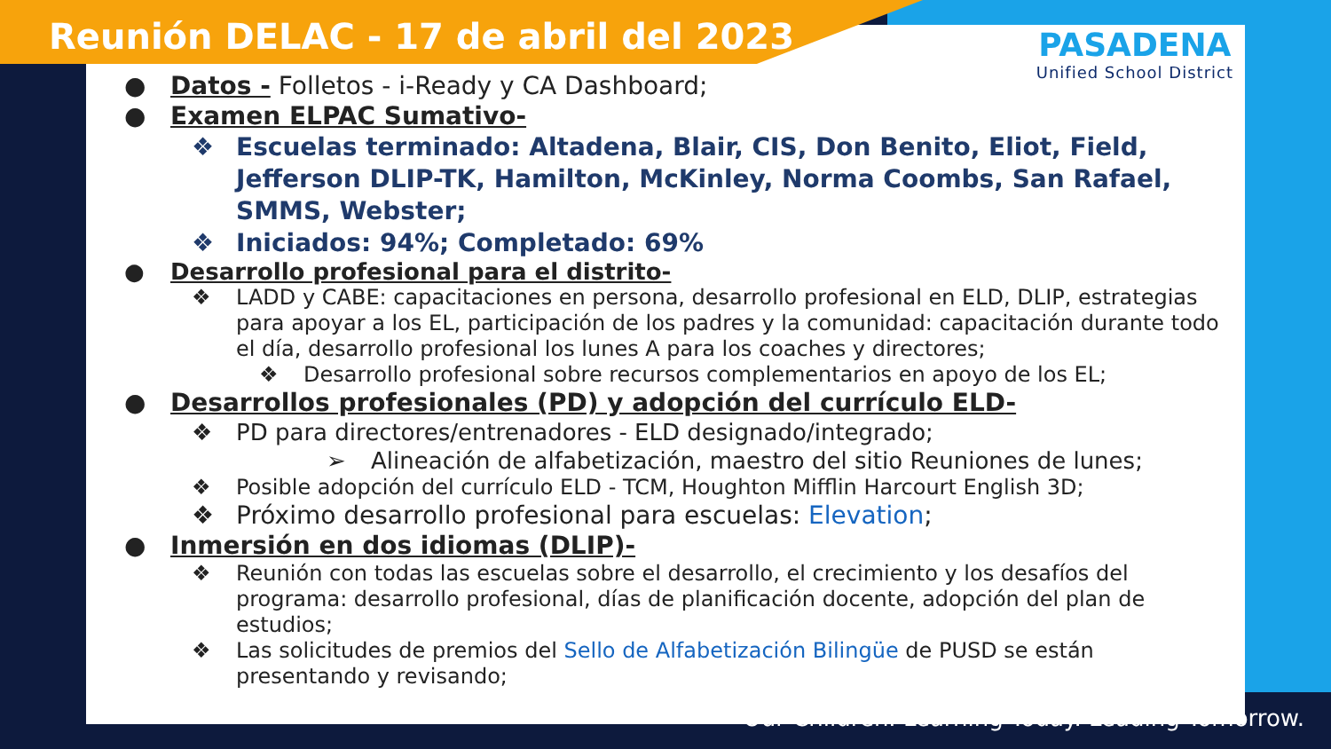Reunión DELAC - 17 de abril del 2023
PASADENA
Unified School District
● Datos - Folletos - i-Ready y CA Dashboard;
● Examen ELPAC Sumativo-
❖ Escuelas terminado: Altadena, Blair, CIS, Don Benito, Eliot, Field, Jefferson DLIP-TK, Hamilton, McKinley, Norma Coombs, San Rafael, SMMS, Webster;
❖ Iniciados: 94%; Completado: 69%
● Desarrollo profesional para el distrito-
❖ LADD y CABE: capacitaciones en persona, desarrollo profesional en ELD, DLIP, estrategias para apoyar a los EL, participación de los padres y la comunidad: capacitación durante todo el día, desarrollo profesional los lunes A para los coaches y directores;
❖ Desarrollo profesional sobre recursos complementarios en apoyo de los EL;
● Desarrollos profesionales (PD) y adopción del currículo ELD-
❖ PD para directores/entrenadores - ELD designado/integrado;
➢ Alineación de alfabetización, maestro del sitio Reuniones de lunes;
❖ Posible adopción del currículo ELD - TCM, Houghton Mifflin Harcourt English 3D;
❖ Próximo desarrollo profesional para escuelas: Elevation;
● Inmersión en dos idiomas (DLIP)-
❖ Reunión con todas las escuelas sobre el desarrollo, el crecimiento y los desafíos del programa: desarrollo profesional, días de planificación docente, adopción del plan de estudios;
❖ Las solicitudes de premios del Sello de Alfabetización Bilingüe de PUSD se están presentando y revisando;
Our Children. Learning Today. Leading Tomorrow.